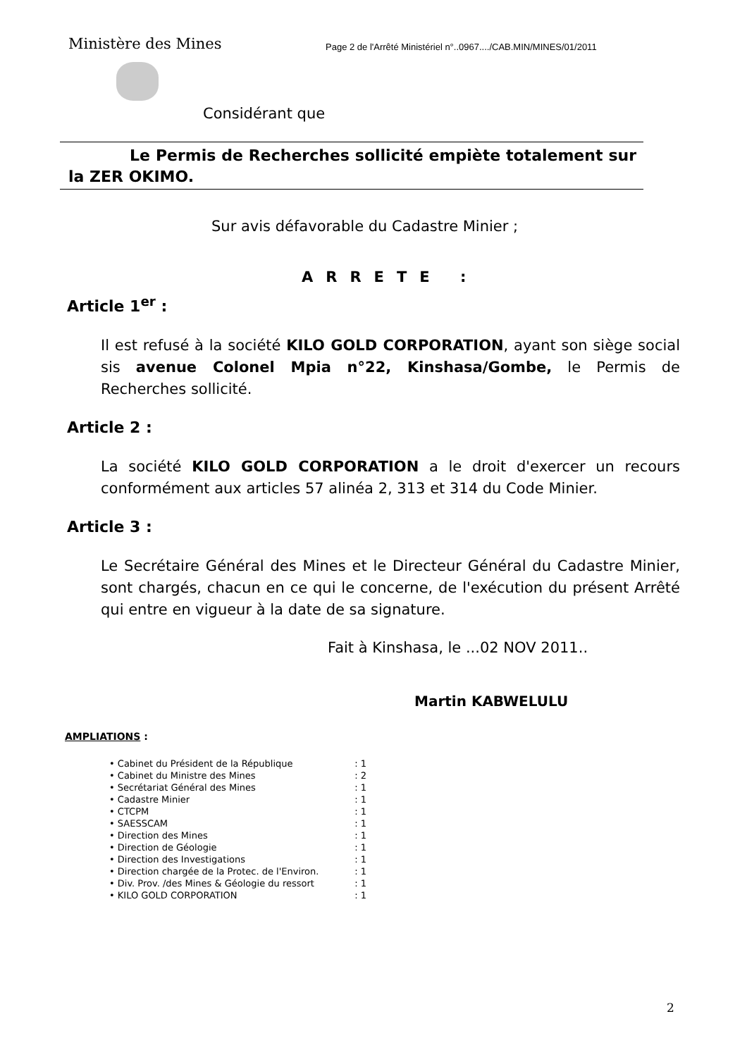Ministère des Mines
Page 2 de l'Arrêté Ministériel n°..0967..../CAB.MIN/MINES/01/2011
Considérant que
Le Permis de Recherches sollicité empiète totalement sur la ZER OKIMO.
Sur avis défavorable du Cadastre Minier ;
ARRETE :
Article 1<sup>er</sup> :
Il est refusé à la société KILO GOLD CORPORATION, ayant son siège social sis avenue Colonel Mpia n°22, Kinshasa/Gombe, le Permis de Recherches sollicité.
Article 2 :
La société KILO GOLD CORPORATION a le droit d'exercer un recours conformément aux articles 57 alinéa 2, 313 et 314 du Code Minier.
Article 3 :
Le Secrétaire Général des Mines et le Directeur Général du Cadastre Minier, sont chargés, chacun en ce qui le concerne, de l'exécution du présent Arrêté qui entre en vigueur à la date de sa signature.
Fait à Kinshasa, le ...02 NOV 2011..
Martin KABWELULU
AMPLIATIONS :
• Cabinet du Président de la République: 1
• Cabinet du Ministre des Mines: 2
• Secrétariat Général des Mines: 1
• Cadastre Minier: 1
• CTCPM: 1
• SAESSCAM: 1
• Direction des Mines: 1
• Direction de Géologie: 1
• Direction des Investigations: 1
• Direction chargée de la Protec. de l'Environ.: 1
• Div. Prov. /des Mines & Géologie du ressort: 1
• KILO GOLD CORPORATION: 1
2